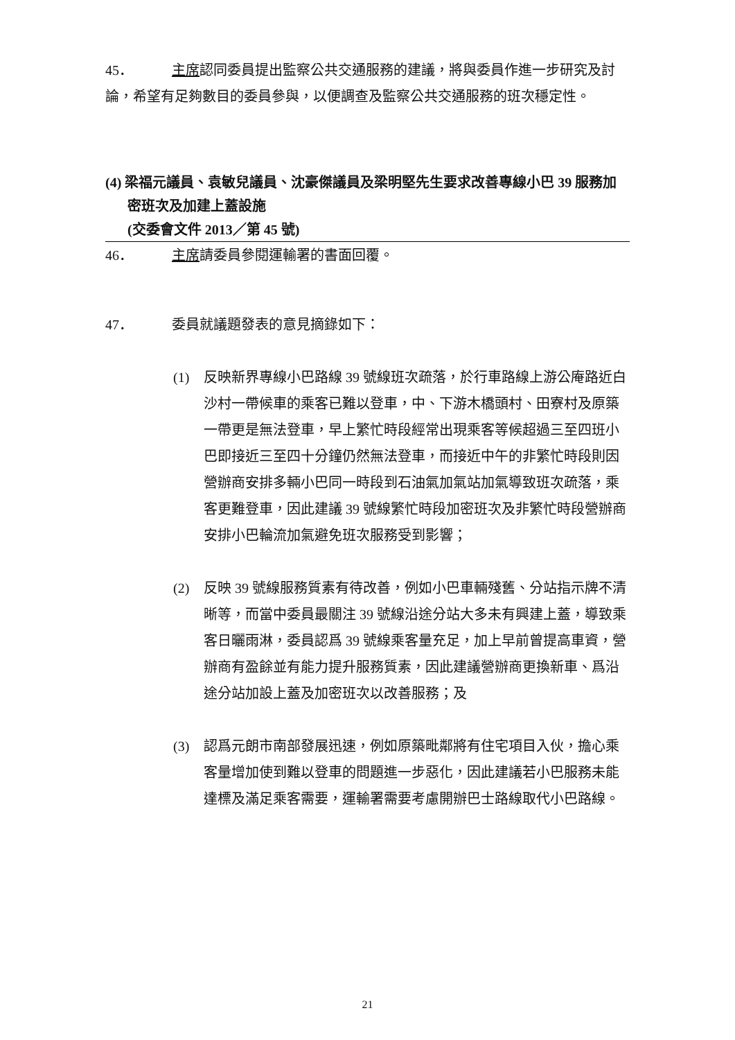45． 主席認同委員提出監察公共交通服務的建議，將與委員作進一步研究及討論，希望有足夠數目的委員參與，以便調查及監察公共交通服務的班次穩定性。
(4) 梁福元議員、袁敏兒議員、沈豪傑議員及梁明堅先生要求改善專線小巴 39 服務加密班次及加建上蓋設施
(交委會文件 2013／第 45 號)
46． 主席請委員參閱運輸署的書面回覆。
47． 委員就議題發表的意見摘錄如下：
(1) 反映新界專線小巴路線 39 號線班次疏落，於行車路線上游公庵路近白沙村一帶候車的乘客已難以登車，中、下游木橋頭村、田寮村及原築一帶更是無法登車，早上繁忙時段經常出現乘客等候超過三至四班小巴即接近三至四十分鐘仍然無法登車，而接近中午的非繁忙時段則因營辦商安排多輛小巴同一時段到石油氣加氣站加氣導致班次疏落，乘客更難登車，因此建議 39 號線繁忙時段加密班次及非繁忙時段營辦商安排小巴輪流加氣避免班次服務受到影響；
(2) 反映 39 號線服務質素有待改善，例如小巴車輛殘舊、分站指示牌不清晰等，而當中委員最關注 39 號線沿途分站大多未有興建上蓋，導致乘客日曬雨淋，委員認爲 39 號線乘客量充足，加上早前曾提高車資，營辦商有盈餘並有能力提升服務質素，因此建議營辦商更換新車、爲沿途分站加設上蓋及加密班次以改善服務；及
(3) 認爲元朗市南部發展迅速，例如原築毗鄰將有住宅項目入伙，擔心乘客量增加使到難以登車的問題進一步惡化，因此建議若小巴服務未能達標及滿足乘客需要，運輸署需要考慮開辦巴士路線取代小巴路線。
21